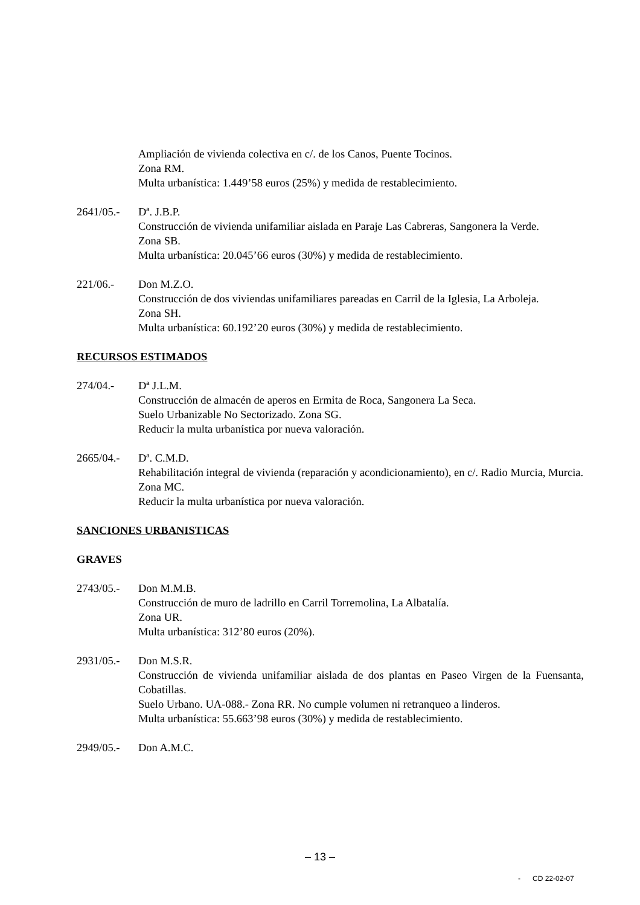Ampliación de vivienda colectiva en c/. de los Canos, Puente Tocinos.
Zona RM.
Multa urbanística: 1.449’58 euros (25%) y medida de restablecimiento.
2641/05.- Dª. J.B.P.
Construcción de vivienda unifamiliar aislada en Paraje Las Cabreras, Sangonera la Verde.
Zona SB.
Multa urbanística: 20.045’66 euros (30%) y medida de restablecimiento.
221/06.- Don M.Z.O.
Construcción de dos viviendas unifamiliares pareadas en Carril de la Iglesia, La Arboleja.
Zona SH.
Multa urbanística: 60.192’20 euros (30%) y medida de restablecimiento.
RECURSOS ESTIMADOS
274/04.- Dª J.L.M.
Construcción de almacén de aperos en Ermita de Roca, Sangonera La Seca.
Suelo Urbanizable No Sectorizado. Zona SG.
Reducir la multa urbanística por nueva valoración.
2665/04.- Dª. C.M.D.
Rehabilitación integral de vivienda (reparación y acondicionamiento), en c/. Radio Murcia, Murcia.
Zona MC.
Reducir la multa urbanística por nueva valoración.
SANCIONES URBANISTICAS
GRAVES
2743/05.- Don M.M.B.
Construcción de muro de ladrillo en Carril Torremolina, La Albatalía.
Zona UR.
Multa urbanística: 312’80 euros (20%).
2931/05.- Don M.S.R.
Construcción de vivienda unifamiliar aislada de dos plantas en Paseo Virgen de la Fuensanta, Cobatillas.
Suelo Urbano. UA-088.- Zona RR. No cumple volumen ni retranqueo a linderos.
Multa urbanística: 55.663’98 euros (30%) y medida de restablecimiento.
2949/05.- Don A.M.C.
– 13 –
- CD 22-02-07